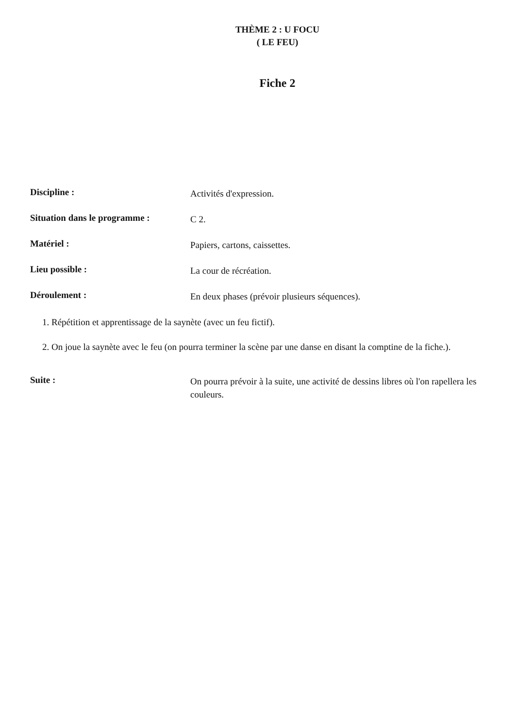THÈME 2 : U FOCU
( LE FEU)
Fiche 2
Discipline :
Activités d'expression.
Situation dans le programme :
C 2.
Matériel :
Papiers, cartons, caissettes.
Lieu possible :
La cour de récréation.
Déroulement :
En deux phases (prévoir plusieurs séquences).
1. Répétition et apprentissage de la saynète (avec un feu fictif).
2. On joue la saynète avec le feu (on pourra terminer la scène par une danse en disant la comptine de la fiche.).
Suite :
On pourra prévoir à la suite, une activité de dessins libres où l'on rapellera les couleurs.